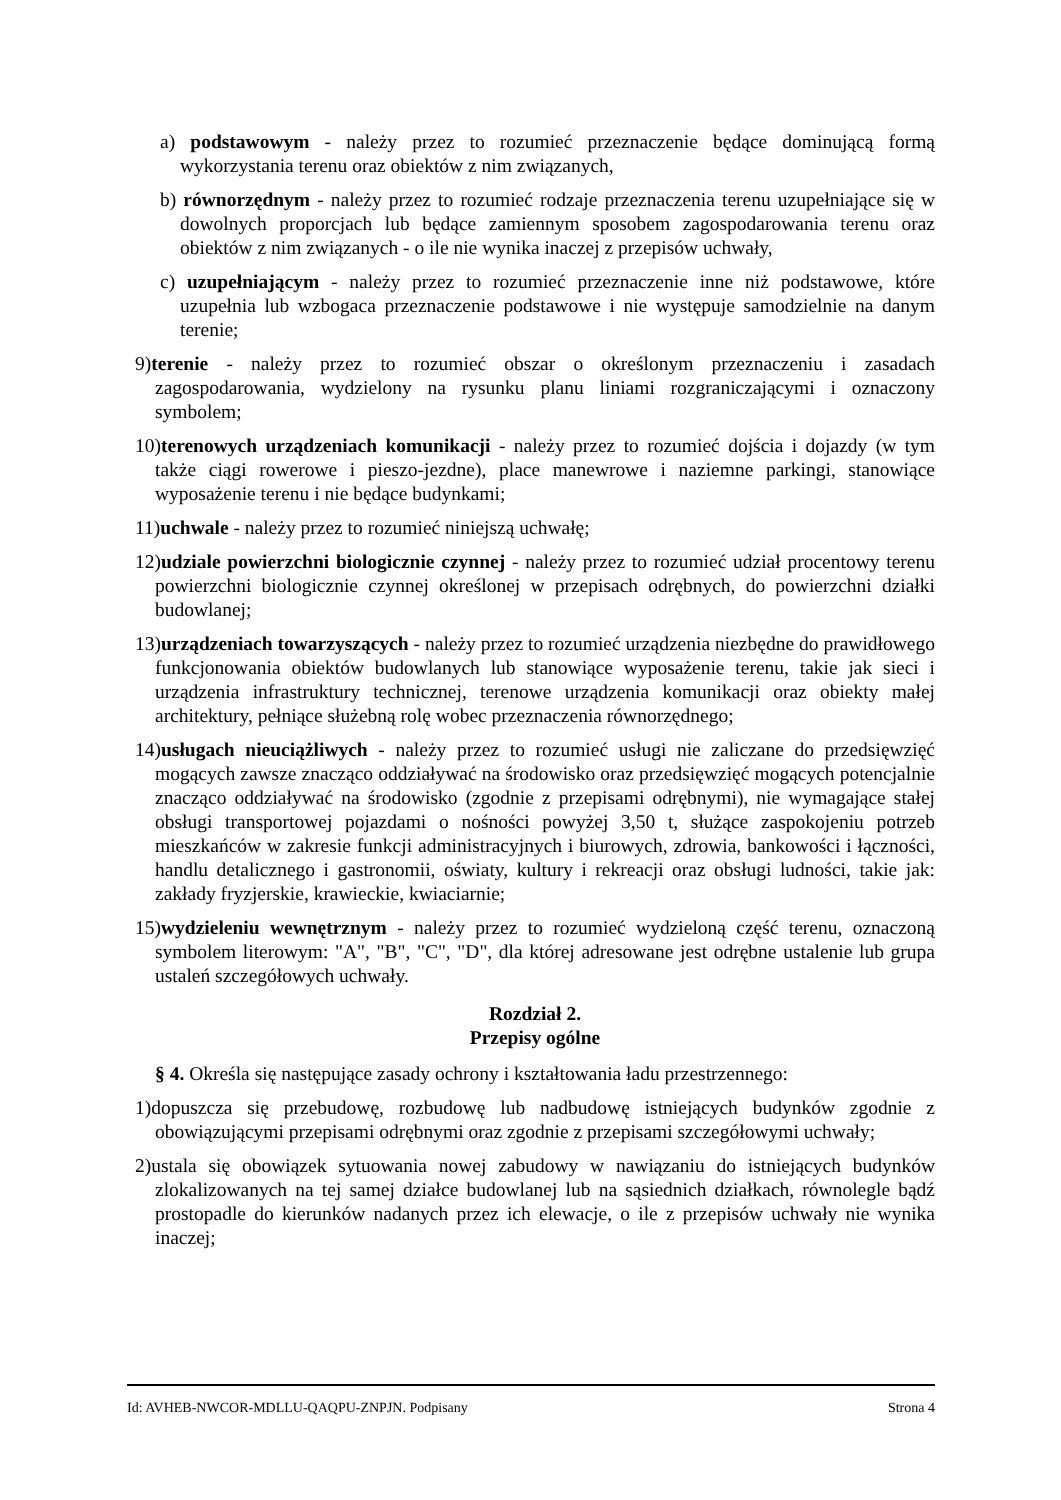a) podstawowym - należy przez to rozumieć przeznaczenie będące dominującą formą wykorzystania terenu oraz obiektów z nim związanych,
b) równorzędnym - należy przez to rozumieć rodzaje przeznaczenia terenu uzupełniające się w dowolnych proporcjach lub będące zamiennym sposobem zagospodarowania terenu oraz obiektów z nim związanych - o ile nie wynika inaczej z przepisów uchwały,
c) uzupełniającym - należy przez to rozumieć przeznaczenie inne niż podstawowe, które uzupełnia lub wzbogaca przeznaczenie podstawowe i nie występuje samodzielnie na danym terenie;
9)terenie - należy przez to rozumieć obszar o określonym przeznaczeniu i zasadach zagospodarowania, wydzielony na rysunku planu liniami rozgraniczającymi i oznaczony symbolem;
10)terenowych urządzeniach komunikacji - należy przez to rozumieć dojścia i dojazdy (w tym także ciągi rowerowe i pieszo-jezdne), place manewrowe i naziemne parkingi, stanowiące wyposażenie terenu i nie będące budynkami;
11)uchwale - należy przez to rozumieć niniejszą uchwałę;
12)udziale powierzchni biologicznie czynnej - należy przez to rozumieć udział procentowy terenu powierzchni biologicznie czynnej określonej w przepisach odrębnych, do powierzchni działki budowlanej;
13)urządzeniach towarzyszących - należy przez to rozumieć urządzenia niezbędne do prawidłowego funkcjonowania obiektów budowlanych lub stanowiące wyposażenie terenu, takie jak sieci i urządzenia infrastruktury technicznej, terenowe urządzenia komunikacji oraz obiekty małej architektury, pełniące służebną rolę wobec przeznaczenia równorzędnego;
14)usługach nieuciążliwych - należy przez to rozumieć usługi nie zaliczane do przedsięwzięć mogących zawsze znacząco oddziaływać na środowisko oraz przedsięwzięć mogących potencjalnie znacząco oddziaływać na środowisko (zgodnie z przepisami odrębnymi), nie wymagające stałej obsługi transportowej pojazdami o nośności powyżej 3,50 t, służące zaspokojeniu potrzeb mieszkańców w zakresie funkcji administracyjnych i biurowych, zdrowia, bankowości i łączności, handlu detalicznego i gastronomii, oświaty, kultury i rekreacji oraz obsługi ludności, takie jak: zakłady fryzjerskie, krawieckie, kwiaciarnie;
15)wydzieleniu wewnętrznym - należy przez to rozumieć wydzieloną część terenu, oznaczoną symbolem literowym: "A", "B", "C", "D", dla której adresowane jest odrębne ustalenie lub grupa ustaleń szczegółowych uchwały.
Rozdział 2.
Przepisy ogólne
§ 4. Określa się następujące zasady ochrony i kształtowania ładu przestrzennego:
1)dopuszcza się przebudowę, rozbudowę lub nadbudowę istniejących budynków zgodnie z obowiązującymi przepisami odrębnymi oraz zgodnie z przepisami szczegółowymi uchwały;
2)ustala się obowiązek sytuowania nowej zabudowy w nawiązaniu do istniejących budynków zlokalizowanych na tej samej działce budowlanej lub na sąsiednich działkach, równolegle bądź prostopadle do kierunków nadanych przez ich elewacje, o ile z przepisów uchwały nie wynika inaczej;
Id: AVHEB-NWCOR-MDLLU-QAQPU-ZNPJN. Podpisany Strona 4